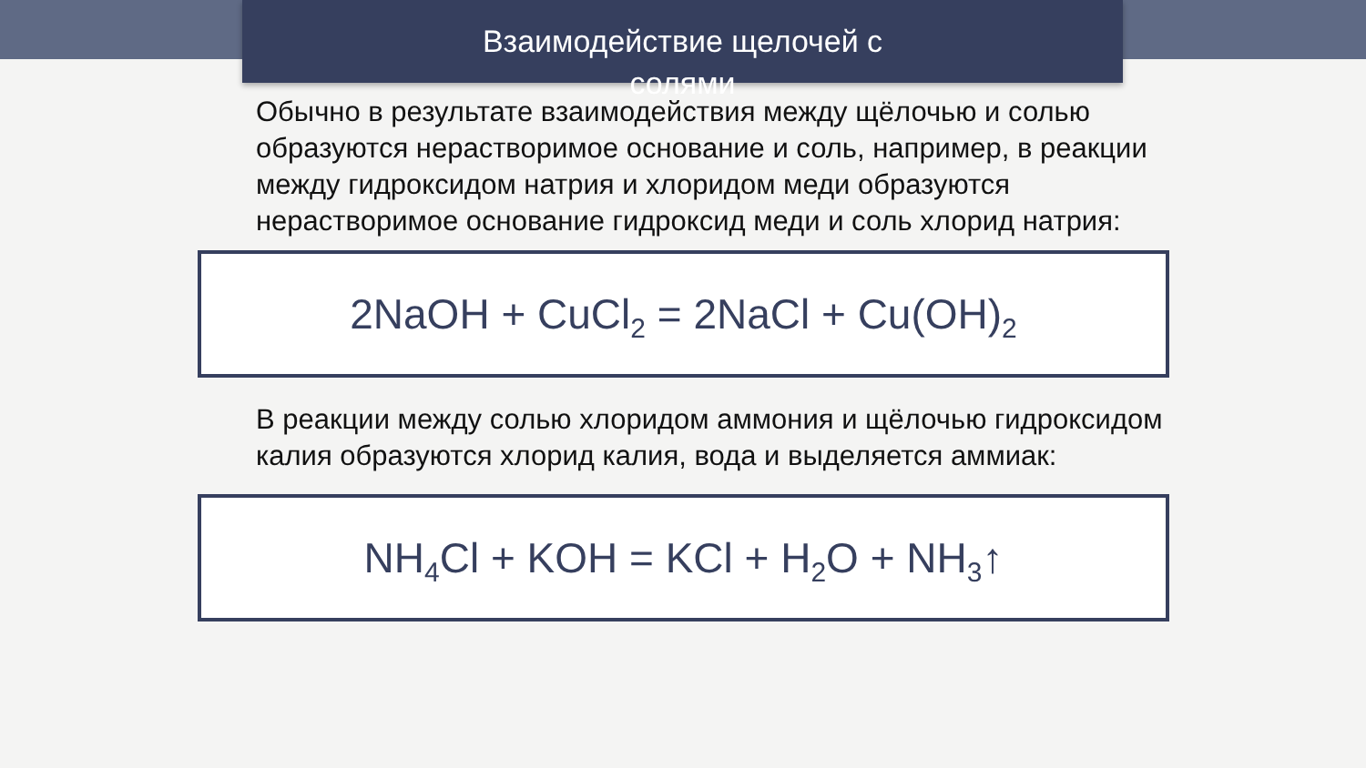Взаимодействие щелочей с
солями
Обычно в результате взаимодействия между щёлочью и солью образуются нерастворимое основание и соль, например, в реакции между гидроксидом натрия и хлоридом меди образуются нерастворимое основание гидроксид меди и соль хлорид натрия:
2NaOH + CuCl<sub>2</sub> = 2NaCl + Cu(OH)<sub>2</sub>
В реакции между солью хлоридом аммония и щёлочью гидроксидом калия образуются хлорид калия, вода и выделяется аммиак:
NH<sub>4</sub>Cl + KOH = KCl + H<sub>2</sub>O + NH<sub>3</sub>↑